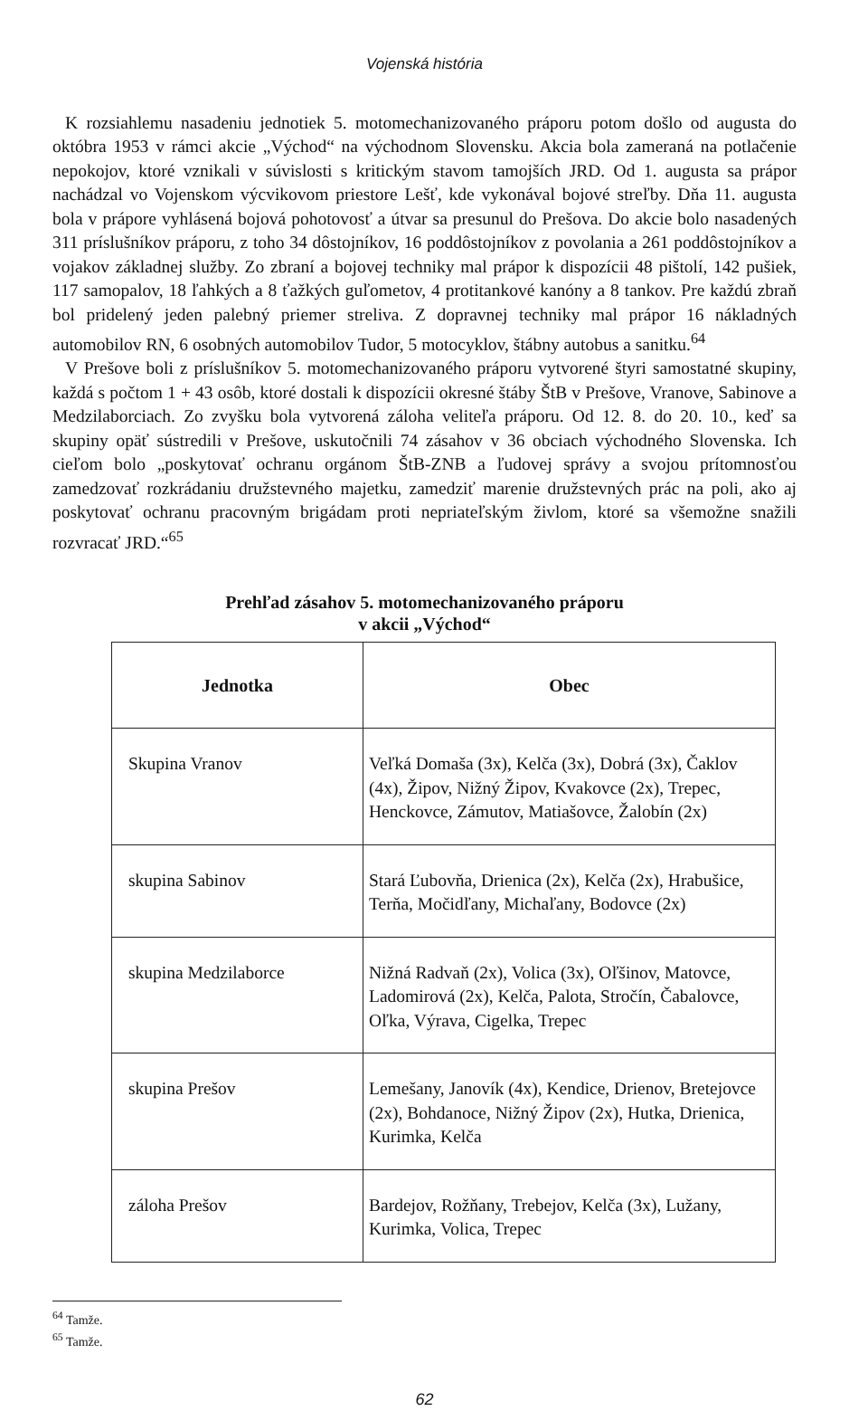Vojenská história
K rozsiahlemu nasadeniu jednotiek 5. motomechanizovaného práporu potom došlo od augusta do októbra 1953 v rámci akcie „Východ“ na východnom Slovensku. Akcia bola zameraná na potlačenie nepokojov, ktoré vznikali v súvislosti s kritickým stavom tamojších JRD. Od 1. augusta sa prápor nachádzal vo Vojenskom výcvikovom priestore Lešť, kde vykonával bojové streľby. Dňa 11. augusta bola v prápore vyhlásená bojová pohotovosť a útvar sa presunul do Prešova. Do akcie bolo nasadených 311 príslušníkov práporu, z toho 34 dôstojníkov, 16 poddôstojníkov z povolania a 261 poddôstojníkov a vojakov základnej služby. Zo zbraní a bojovej techniky mal prápor k dispozícii 48 pištolí, 142 pušiek, 117 samopalov, 18 ľahkých a 8 ťažkých guľometov, 4 protitankové kanóny a 8 tankov. Pre každú zbraň bol pridelený jeden palebný priemer streliva. Z dopravnej techniky mal prápor 16 nákladných automobilov RN, 6 osobných automobilov Tudor, 5 motocyklov, štábny autobus a sanitku.<sup>64</sup>
V Prešove boli z príslušníkov 5. motomechanizovaného práporu vytvorené štyri samostatné skupiny, každá s počtom 1 + 43 osôb, ktoré dostali k dispozícii okresné štáby ŠtB v Prešove, Vranove, Sabinove a Medzilaborciach. Zo zvyšku bola vytvorená záloha veliteľa práporu. Od 12. 8. do 20. 10., keď sa skupiny opäť sústredili v Prešove, uskutočnili 74 zásahov v 36 obciach východného Slovenska. Ich cieľom bolo „poskytovať ochranu orgánom ŠtB-ZNB a ľudovej správy a svojou prítomnosťou zamedzovať rozkrádaniu družstevného majetku, zamedziť marenie družstevných prác na poli, ako aj poskytovať ochranu pracovným brigádam proti nepriateľským živlom, ktoré sa všemožne snažili rozvracať JRD.“<sup>65</sup>
Prehľad zásahov 5. motomechanizovaného práporu
v akcii „Východ“
| Jednotka | Obec |
| --- | --- |
| Skupina Vranov | Veľká Domaša (3x), Kelča (3x), Dobrá (3x), Čaklov (4x), Žipov, Nižný Žipov, Kvakovce (2x), Trepec, Henckovce, Zámutov, Matiašovce, Žalobín (2x) |
| skupina Sabinov | Stará Ľubovňa, Drienica (2x), Kelča (2x), Hrabušice, Terňa, Močidľany, Michaľany, Bodovce (2x) |
| skupina Medzilaborce | Nižná Radvaň (2x), Volica (3x), Oľšinov, Matovce, Ladomirová (2x), Kelča, Palota, Stročín, Čabalovce, Oľka, Výrava, Cigelka, Trepec |
| skupina Prešov | Lemešany, Janovík (4x), Kendice, Drienov, Bretejovce (2x), Bohdanoce, Nižný Žipov (2x), Hutka, Drienica, Kurimka, Kelča |
| záloha Prešov | Bardejov, Rožňany, Trebejov, Kelča (3x), Lužany, Kurimka, Volica, Trepec |
<sup>64</sup> Tamže.
<sup>65</sup> Tamže.
62